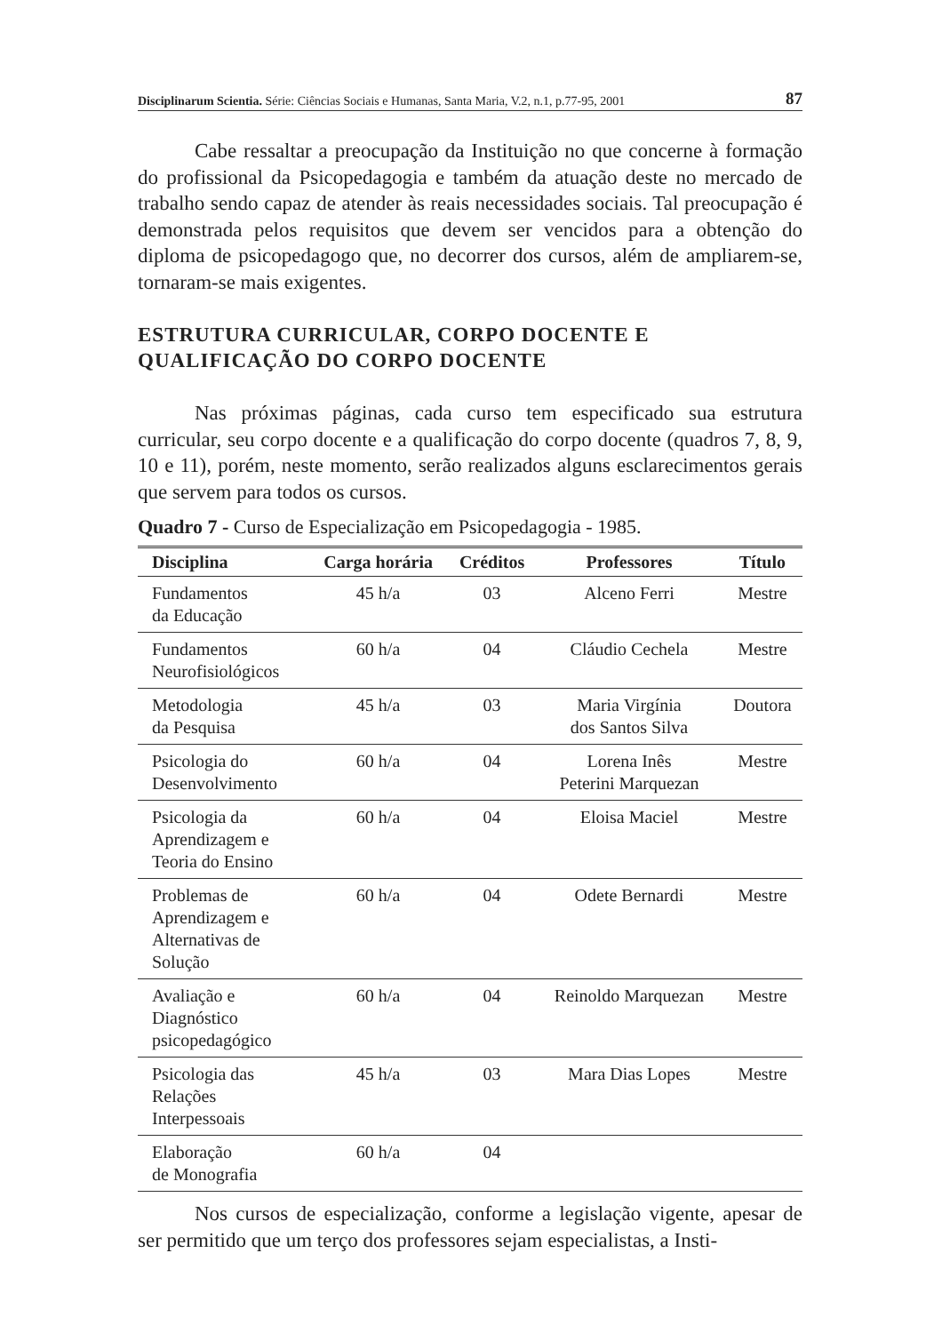Disciplinarum Scientia. Série: Ciências Sociais e Humanas, Santa Maria, V.2, n.1, p.77-95, 2001 87
Cabe ressaltar a preocupação da Instituição no que concerne à formação do profissional da Psicopedagogia e também da atuação deste no mercado de trabalho sendo capaz de atender às reais necessidades sociais. Tal preocupação é demonstrada pelos requisitos que devem ser vencidos para a obtenção do diploma de psicopedagogo que, no decorrer dos cursos, além de ampliarem-se, tornaram-se mais exigentes.
ESTRUTURA CURRICULAR, CORPO DOCENTE E QUALIFICAÇÃO DO CORPO DOCENTE
Nas próximas páginas, cada curso tem especificado sua estrutura curricular, seu corpo docente e a qualificação do corpo docente (quadros 7, 8, 9, 10 e 11), porém, neste momento, serão realizados alguns esclarecimentos gerais que servem para todos os cursos.
Quadro 7 - Curso de Especialização em Psicopedagogia - 1985.
| Disciplina | Carga horária | Créditos | Professores | Título |
| --- | --- | --- | --- | --- |
| Fundamentos da Educação | 45 h/a | 03 | Alceno Ferri | Mestre |
| Fundamentos Neurofisiológicos | 60 h/a | 04 | Cláudio Cechela | Mestre |
| Metodologia da Pesquisa | 45 h/a | 03 | Maria Virgínia dos Santos Silva | Doutora |
| Psicologia do Desenvolvimento | 60 h/a | 04 | Lorena Inês Peterini Marquezan | Mestre |
| Psicologia da Aprendizagem e Teoria do Ensino | 60 h/a | 04 | Eloisa Maciel | Mestre |
| Problemas de Aprendizagem e Alternativas de Solução | 60 h/a | 04 | Odete Bernardi | Mestre |
| Avaliação e Diagnóstico psicopedagógico | 60 h/a | 04 | Reinoldo Marquezan | Mestre |
| Psicologia das Relações Interpessoais | 45 h/a | 03 | Mara Dias Lopes | Mestre |
| Elaboração de Monografia | 60 h/a | 04 | | |
Nos cursos de especialização, conforme a legislação vigente, apesar de ser permitido que um terço dos professores sejam especialistas, a Insti-